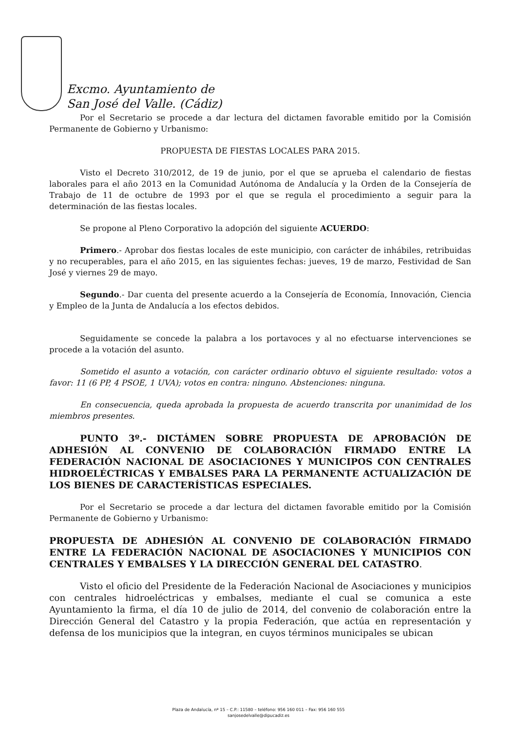Excmo. Ayuntamiento de
San José del Valle. (Cádiz)
Por el Secretario se procede a dar lectura del dictamen favorable emitido por la Comisión Permanente de Gobierno y Urbanismo:
PROPUESTA DE FIESTAS LOCALES PARA 2015.
Visto el Decreto 310/2012, de 19 de junio, por el que se aprueba el calendario de fiestas laborales para el año 2013 en la Comunidad Autónoma de Andalucía y la Orden de la Consejería de Trabajo de 11 de octubre de 1993 por el que se regula el procedimiento a seguir para la determinación de las fiestas locales.
Se propone al Pleno Corporativo la adopción del siguiente ACUERDO:
Primero.- Aprobar dos fiestas locales de este municipio, con carácter de inhábiles, retribuidas y no recuperables, para el año 2015, en las siguientes fechas: jueves, 19 de marzo, Festividad de San José y viernes 29 de mayo.
Segundo.- Dar cuenta del presente acuerdo a la Consejería de Economía, Innovación, Ciencia y Empleo de la Junta de Andalucía a los efectos debidos.
Seguidamente se concede la palabra a los portavoces y al no efectuarse intervenciones se procede a la votación del asunto.
Sometido el asunto a votación, con carácter ordinario obtuvo el siguiente resultado: votos a favor: 11 (6 PP, 4 PSOE, 1 UVA); votos en contra: ninguno. Abstenciones: ninguna.
En consecuencia, queda aprobada la propuesta de acuerdo transcrita por unanimidad de los miembros presentes.
PUNTO 3º.- DICTÁMEN SOBRE PROPUESTA DE APROBACIÓN DE ADHESIÓN AL CONVENIO DE COLABORACIÓN FIRMADO ENTRE LA FEDERACIÓN NACIONAL DE ASOCIACIONES Y MUNICIPOS CON CENTRALES HIDROELÉCTRICAS Y EMBALSES PARA LA PERMANENTE ACTUALIZACIÓN DE LOS BIENES DE CARACTERÍSTICAS ESPECIALES.
Por el Secretario se procede a dar lectura del dictamen favorable emitido por la Comisión Permanente de Gobierno y Urbanismo:
PROPUESTA DE ADHESIÓN AL CONVENIO DE COLABORACIÓN FIRMADO ENTRE LA FEDERACIÓN NACIONAL DE ASOCIACIONES Y MUNICIPIOS CON CENTRALES Y EMBALSES Y LA DIRECCIÓN GENERAL DEL CATASTRO.
Visto el oficio del Presidente de la Federación Nacional de Asociaciones y municipios con centrales hidroeléctricas y embalses, mediante el cual se comunica a este Ayuntamiento la firma, el día 10 de julio de 2014, del convenio de colaboración entre la Dirección General del Catastro y la propia Federación, que actúa en representación y defensa de los municipios que la integran, en cuyos términos municipales se ubican
Plaza de Andalucía, nº 15 – C.P.: 11580 – teléfono: 956 160 011 – Fax: 956 160 555
sanjosedelvalle@dipucadiz.es